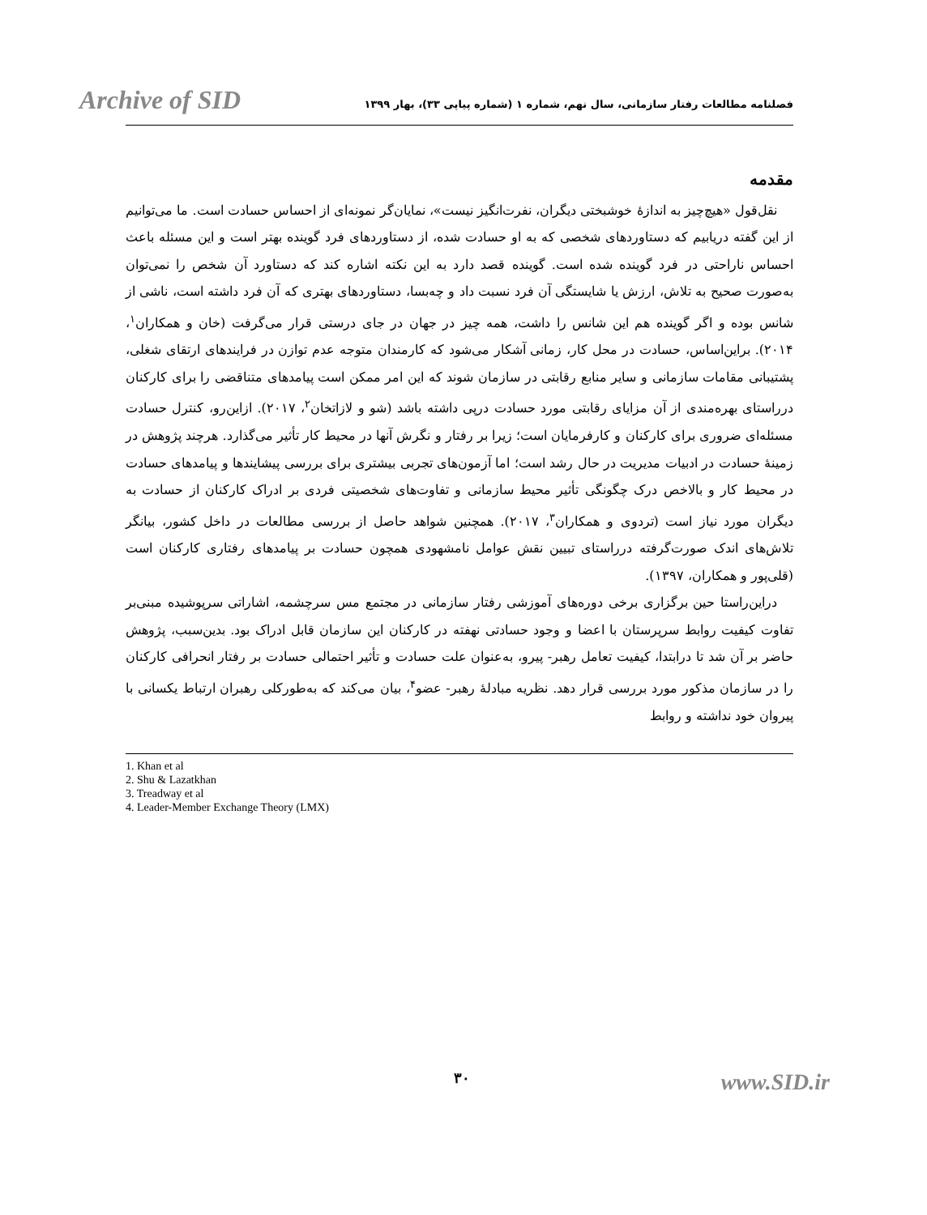Archive of SID
فصلنامه مطالعات رفتار سازمانی، سال نهم، شماره ۱ (شماره پیاپی ۳۳)، بهار ۱۳۹۹
مقدمه
نقل‌قول «هیچ‌چیز به اندازهٔ خوشبختی دیگران، نفرت‌انگیز نیست»، نمایان‌گر نمونه‌ای از احساس حسادت است. ما می‌توانیم از این گفته دریابیم که دستاوردهای شخصی که به او حسادت شده، از دستاوردهای فرد گوینده بهتر است و این مسئله باعث احساس ناراحتی در فرد گوینده شده است. گوینده قصد دارد به این نکته اشاره کند که دستاورد آن شخص را نمی‌توان به‌صورت صحیح به تلاش، ارزش یا شایستگی آن فرد نسبت داد و چه‌بسا، دستاوردهای بهتری که آن فرد داشته است، ناشی از شانس بوده و اگر گوینده هم این شانس را داشت، همه چیز در جهان در جای درستی قرار می‌گرفت (خان و همکاران<sup>۱</sup>، ۲۰۱۴). براین‌اساس، حسادت در محل کار، زمانی آشکار می‌شود که کارمندان متوجه عدم توازن در فرایندهای ارتقای شغلی، پشتیبانی مقامات سازمانی و سایر منابع رقابتی در سازمان شوند که این امر ممکن است پیامدهای متناقضی را برای کارکنان درراستای بهره‌مندی از آن مزایای رقابتی مورد حسادت درپی داشته باشد (شو و لازاتخان<sup>۲</sup>، ۲۰۱۷). ازاین‌رو، کنترل حسادت مسئله‌ای ضروری برای کارکنان و کارفرمایان است؛ زیرا بر رفتار و نگرش آنها در محیط کار تأثیر می‌گذارد. هرچند پژوهش در زمینهٔ حسادت در ادبیات مدیریت در حال رشد است؛ اما آزمون‌های تجربی بیشتری برای بررسی پیشایندها و پیامدهای حسادت در محیط کار و بالاخص درک چگونگی تأثیر محیط سازمانی و تفاوت‌های شخصیتی فردی بر ادراک کارکنان از حسادت به دیگران مورد نیاز است (تردوی و همکاران<sup>۳</sup>، ۲۰۱۷). همچنین شواهد حاصل از بررسی مطالعات در داخل کشور، بیانگر تلاش‌های اندک صورت‌گرفته درراستای تبیین نقش عوامل نامشهودی همچون حسادت بر پیامدهای رفتاری کارکنان است (قلی‌پور و همکاران، ۱۳۹۷).
دراین‌راستا حین برگزاری برخی دوره‌های آموزشی رفتار سازمانی در مجتمع مس سرچشمه، اشاراتی سرپوشیده مبنی‌بر تفاوت کیفیت روابط سرپرستان با اعضا و وجود حسادتی نهفته در کارکنان این سازمان قابل ادراک بود. بدین‌سبب، پژوهش حاضر بر آن شد تا درابتدا، کیفیت تعامل رهبر- پیرو، به‌عنوان علت حسادت و تأثیر احتمالی حسادت بر رفتار انحرافی کارکنان را در سازمان مذکور مورد بررسی قرار دهد. نظریه مبادلهٔ رهبر- عضو<sup>۴</sup>، بیان می‌کند که به‌طورکلی رهبران ارتباط یکسانی با پیروان خود نداشته و روابط
1. Khan et al
2. Shu & Lazatkhan
3. Treadway et al
4. Leader-Member Exchange Theory (LMX)
۳۰
www.SID.ir